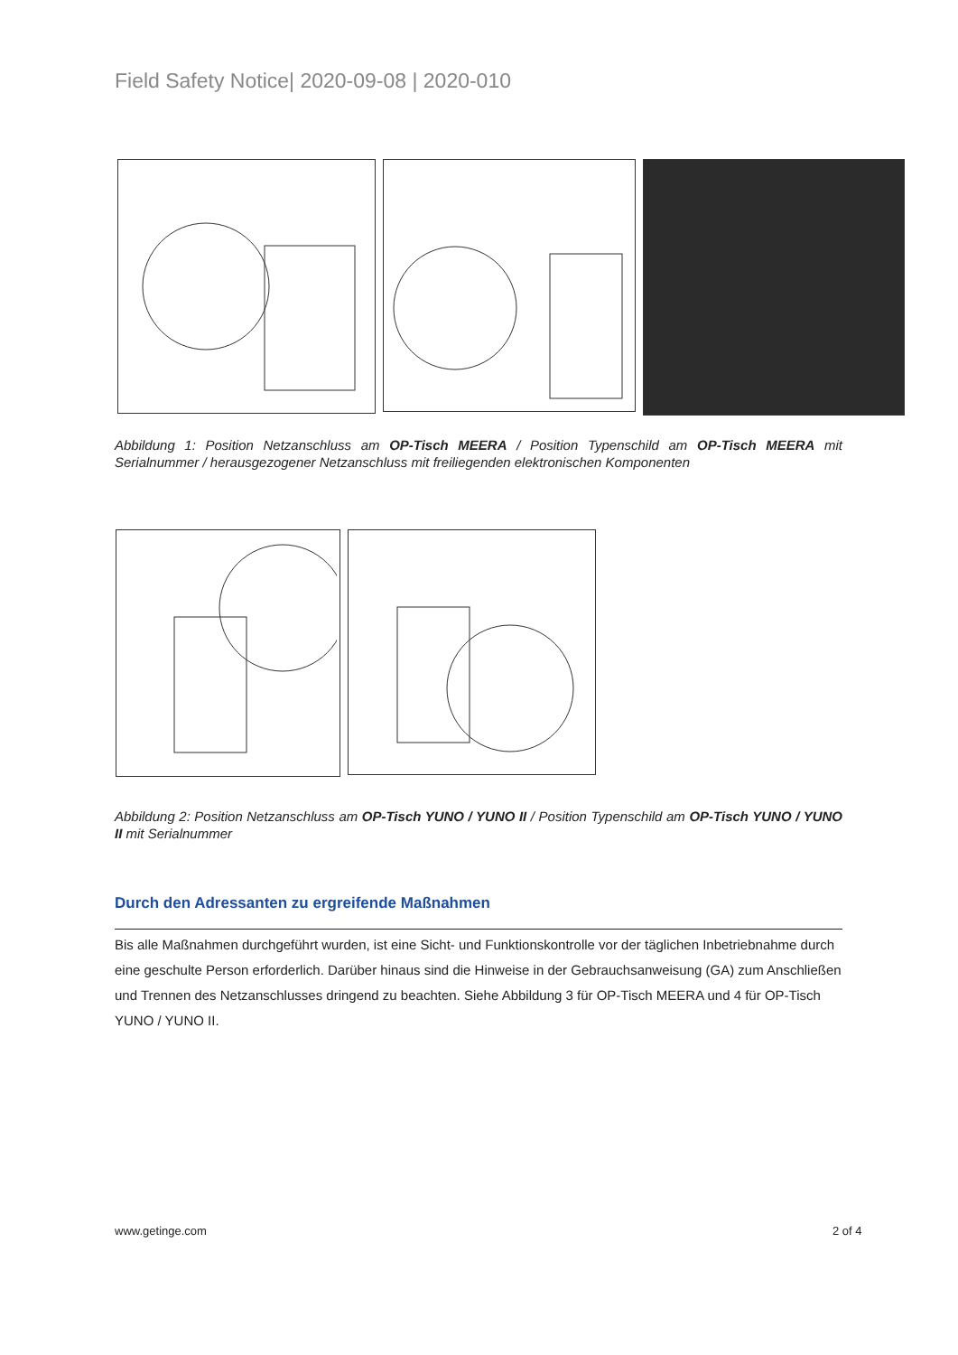Field Safety Notice| 2020-09-08 | 2020-010
Abbildung 1: Position Netzanschluss am OP-Tisch MEERA / Position Typenschild am OP-Tisch MEERA mit Serialnummer / herausgezogener Netzanschluss mit freiliegenden elektronischen Komponenten
Abbildung 2: Position Netzanschluss am OP-Tisch YUNO / YUNO II / Position Typenschild am OP-Tisch YUNO / YUNO II mit Serialnummer
Durch den Adressanten zu ergreifende Maßnahmen
Bis alle Maßnahmen durchgeführt wurden, ist eine Sicht- und Funktionskontrolle vor der täglichen Inbetriebnahme durch eine geschulte Person erforderlich. Darüber hinaus sind die Hinweise in der Gebrauchsanweisung (GA) zum Anschließen und Trennen des Netzanschlusses dringend zu beachten. Siehe Abbildung 3 für OP-Tisch MEERA und 4 für OP-Tisch YUNO / YUNO II.
www.getinge.com 2 of 4